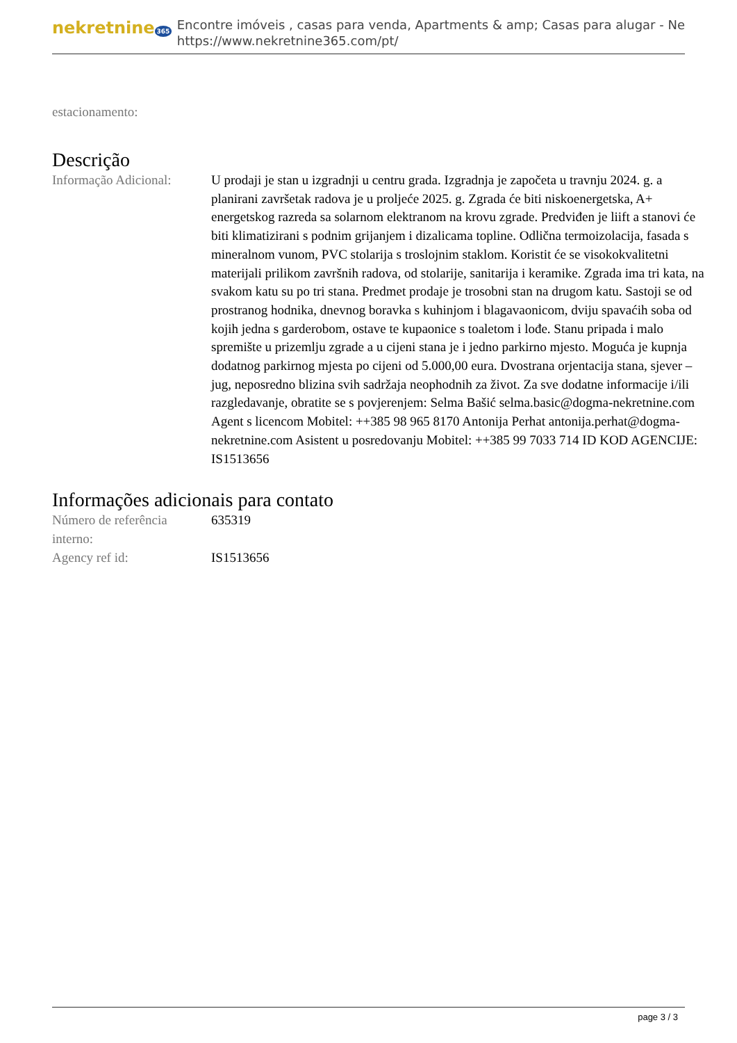nekretnine 365
Encontre imóveis , casas para venda, Apartments & amp; Casas para alugar - Ne
https://www.nekretnine365.com/pt/
estacionamento:
Descrição
| Informação Adicional: | U prodaji je stan u izgradnji u centru grada. Izgradnja je započeta u travnju 2024. g. a planirani završetak radova je u proljeće 2025. g. Zgrada će biti niskoenergetska, A+ energetskog razreda sa solarnom elektranom na krovu zgrade. Predviđen je liift a stanovi će biti klimatizirani s podnim grijanjem i dizalicama topline. Odlična termoizolacija, fasada s mineralnom vunom, PVC stolarija s troslojnim staklom. Koristit će se visokokvalitetni materijali prilikom završnih radova, od stolarije, sanitarija i keramike. Zgrada ima tri kata, na svakom katu su po tri stana. Predmet prodaje je trosobni stan na drugom katu. Sastoji se od prostranog hodnika, dnevnog boravka s kuhinjom i blagavaonicom, dviju spavaćih soba od kojih jedna s garderobom, ostave te kupaonice s toaletom i lođe. Stanu pripada i malo spremište u prizemlju zgrade a u cijeni stana je i jedno parkirno mjesto. Moguća je kupnja dodatnog parkirnog mjesta po cijeni od 5.000,00 eura. Dvostrana orjentacija stana, sjever – jug, neposredno blizina svih sadržaja neophodnih za život. Za sve dodatne informacije i/ili razgledavanje, obratite se s povjerenjem: Selma Bašić selma.basic@dogma-nekretnine.com Agent s licencom Mobitel: ++385 98 965 8170 Antonija Perhat antonija.perhat@dogma-nekretnine.com Asistent u posredovanju Mobitel: ++385 99 7033 714 ID KOD AGENCIJE: IS1513656 |
Informações adicionais para contato
| Número de referência interno: | 635319 |
| Agency ref id: | IS1513656 |
page 3 / 3